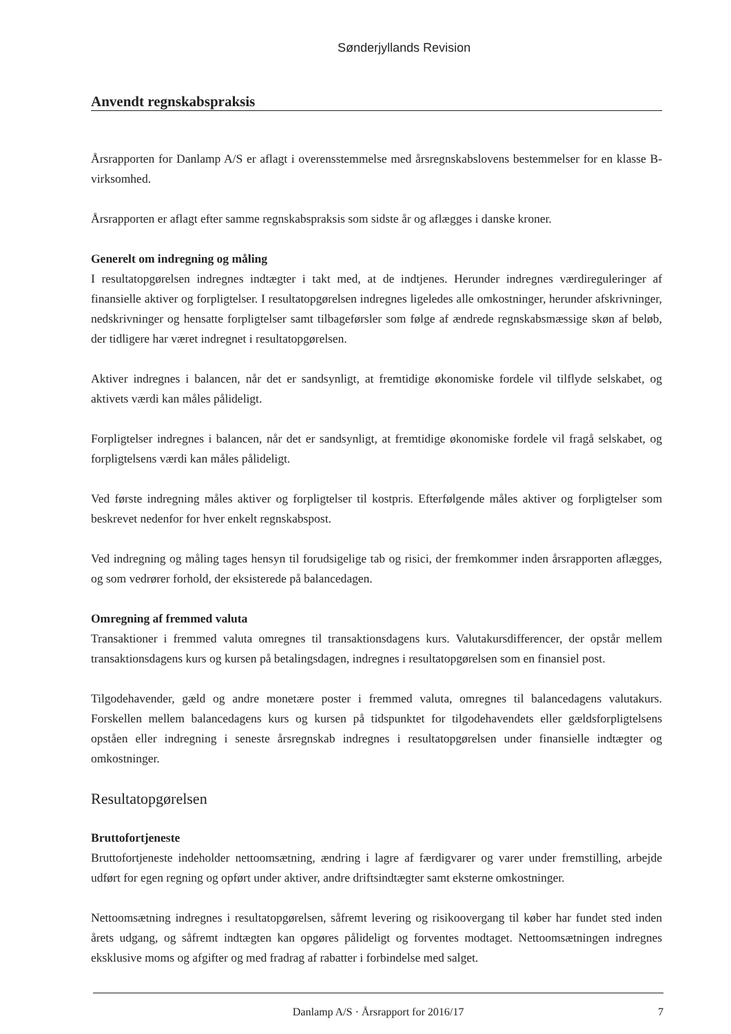Sønderjyllands Revision
Anvendt regnskabspraksis
Årsrapporten for Danlamp A/S er aflagt i overensstemmelse med årsregnskabslovens bestemmelser for en klasse B-virksomhed.
Årsrapporten er aflagt efter samme regnskabspraksis som sidste år og aflægges i danske kroner.
Generelt om indregning og måling
I resultatopgørelsen indregnes indtægter i takt med, at de indtjenes. Herunder indregnes værdireguleringer af finansielle aktiver og forpligtelser. I resultatopgørelsen indregnes ligeledes alle omkostninger, herunder afskrivninger, nedskrivninger og hensatte forpligtelser samt tilbageførsler som følge af ændrede regnskabsmæssige skøn af beløb, der tidligere har været indregnet i resultatopgørelsen.
Aktiver indregnes i balancen, når det er sandsynligt, at fremtidige økonomiske fordele vil tilflyde selskabet, og aktivets værdi kan måles pålideligt.
Forpligtelser indregnes i balancen, når det er sandsynligt, at fremtidige økonomiske fordele vil fragå selskabet, og forpligtelsens værdi kan måles pålideligt.
Ved første indregning måles aktiver og forpligtelser til kostpris. Efterfølgende måles aktiver og forpligtelser som beskrevet nedenfor for hver enkelt regnskabspost.
Ved indregning og måling tages hensyn til forudsigelige tab og risici, der fremkommer inden årsrapporten aflægges, og som vedrører forhold, der eksisterede på balancedagen.
Omregning af fremmed valuta
Transaktioner i fremmed valuta omregnes til transaktionsdagens kurs. Valutakursdifferencer, der opstår mellem transaktionsdagens kurs og kursen på betalingsdagen, indregnes i resultatopgørelsen som en finansiel post.
Tilgodehavender, gæld og andre monetære poster i fremmed valuta, omregnes til balancedagens valutakurs. Forskellen mellem balancedagens kurs og kursen på tidspunktet for tilgodehavendets eller gældsforpligtelsens opståen eller indregning i seneste årsregnskab indregnes i resultatopgørelsen under finansielle indtægter og omkostninger.
Resultatopgørelsen
Bruttofortjeneste
Bruttofortjeneste indeholder nettoomsætning, ændring i lagre af færdigvarer og varer under fremstilling, arbejde udført for egen regning og opført under aktiver, andre driftsindtægter samt eksterne omkostninger.
Nettoomsætning indregnes i resultatopgørelsen, såfremt levering og risikoovergang til køber har fundet sted inden årets udgang, og såfremt indtægten kan opgøres pålideligt og forventes modtaget. Nettoomsætningen indregnes eksklusive moms og afgifter og med fradrag af rabatter i forbindelse med salget.
Danlamp A/S · Årsrapport for 2016/17 7